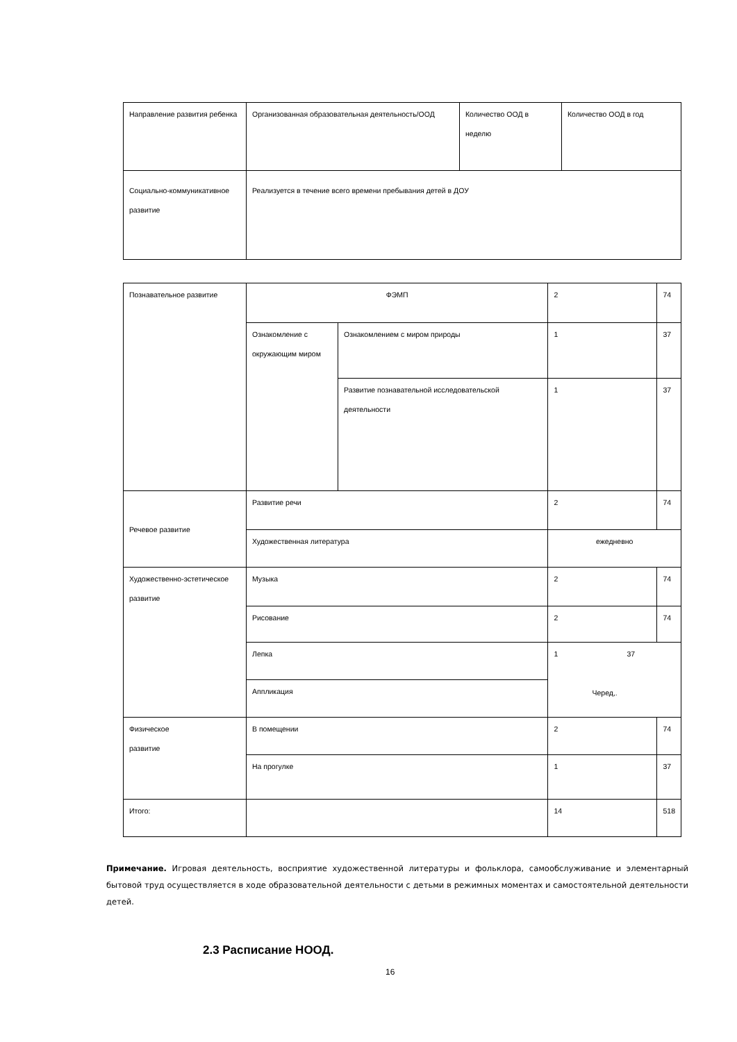| Направление развития ребенка | Организованная образовательная деятельность/ООД | Количество ООД в неделю | Количество ООД в год |
| Социально-коммуникативное развитие | Реализуется в течение всего времени пребывания детей в ДОУ | | |
| Познавательное развитие | ФЭМП | | 2 | 74 |
| | Ознакомление с окружающим миром | Ознакомлением с миром природы | 1 | 37 |
| | | Развитие познавательной исследовательской деятельности | 1 | 37 |
| Речевое развитие | Развитие речи | | 2 | 74 |
| | Художественная литература | | ежедневно | |
| Художественно-эстетическое развитие | Музыка | | 2 | 74 |
| | Рисование | | 2 | 74 |
| | Лепка | | 1 37 Черед,. | |
| | Аппликация | | | |
| Физическое развитие | В помещении | | 2 | 74 |
| | На прогулке | | 1 | 37 |
| Итого: | | | 14 | 518 |
Примечание. Игровая деятельность, восприятие художественной литературы и фольклора, самообслуживание и элементарный бытовой труд осуществляется в ходе образовательной деятельности с детьми в режимных моментах и самостоятельной деятельности детей.
2.3 Расписание НООД.
16